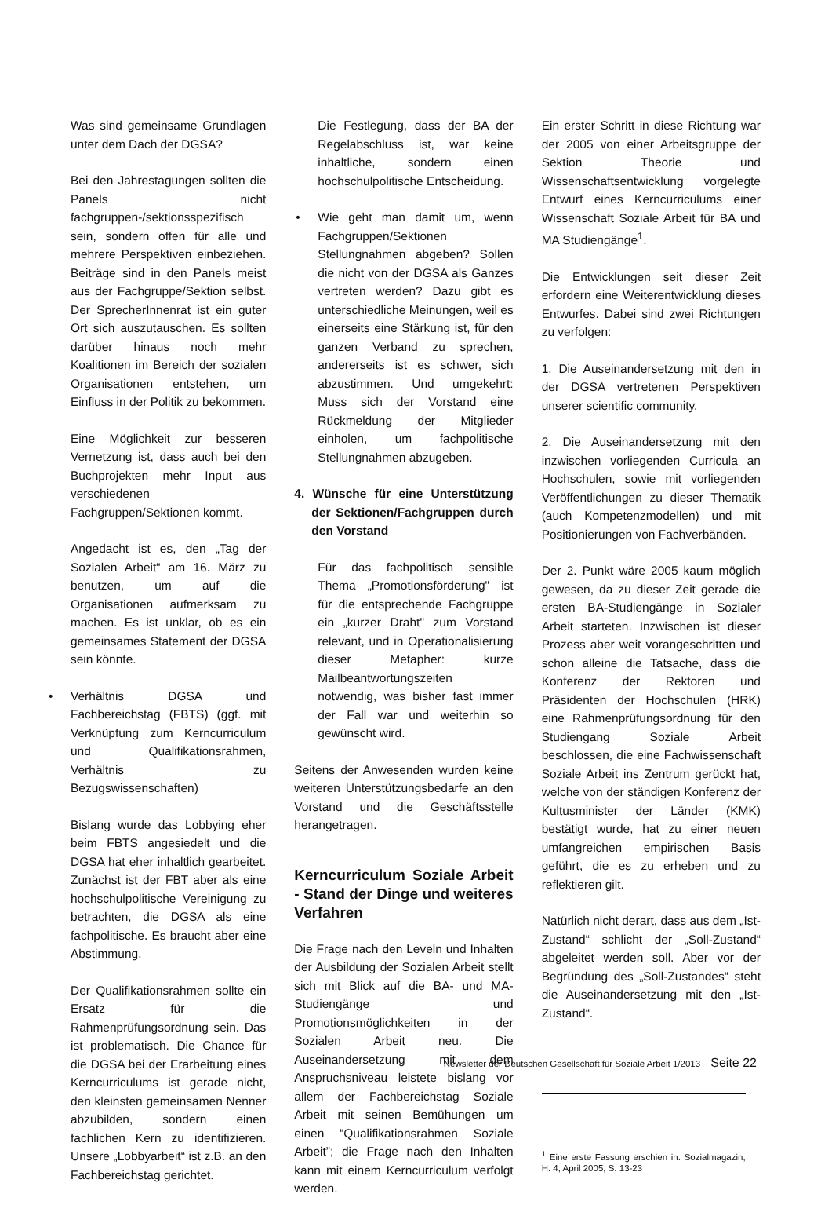Was sind gemeinsame Grundlagen unter dem Dach der DGSA?
Bei den Jahrestagungen sollten die Panels nicht fachgruppen-/sektionsspezifisch sein, sondern offen für alle und mehrere Perspektiven einbeziehen. Beiträge sind in den Panels meist aus der Fachgruppe/Sektion selbst. Der SprecherInnenrat ist ein guter Ort sich auszutauschen. Es sollten darüber hinaus noch mehr Koalitionen im Bereich der sozialen Organisationen entstehen, um Einfluss in der Politik zu bekommen.
Eine Möglichkeit zur besseren Vernetzung ist, dass auch bei den Buchprojekten mehr Input aus verschiedenen Fachgruppen/Sektionen kommt.
Angedacht ist es, den „Tag der Sozialen Arbeit“ am 16. März zu benutzen, um auf die Organisationen aufmerksam zu machen. Es ist unklar, ob es ein gemeinsames Statement der DGSA sein könnte.
• Verhältnis DGSA und Fachbereichstag (FBTS) (ggf. mit Verknüpfung zum Kerncurriculum und Qualifikationsrahmen, Verhältnis zu Bezugswissenschaften)
Bislang wurde das Lobbying eher beim FBTS angesiedelt und die DGSA hat eher inhaltlich gearbeitet. Zunächst ist der FBT aber als eine hochschulpolitische Vereinigung zu betrachten, die DGSA als eine fachpolitische. Es braucht aber eine Abstimmung.
Der Qualifikationsrahmen sollte ein Ersatz für die Rahmenprüfungsordnung sein. Das ist problematisch. Die Chance für die DGSA bei der Erarbeitung eines Kerncurriculums ist gerade nicht, den kleinsten gemeinsamen Nenner abzubilden, sondern einen fachlichen Kern zu identifizieren. Unsere „Lobbyarbeit“ ist z.B. an den Fachbereichstag gerichtet.
Die Festlegung, dass der BA der Regelabschluss ist, war keine inhaltliche, sondern einen hochschulpolitische Entscheidung.
• Wie geht man damit um, wenn Fachgruppen/Sektionen Stellungnahmen abgeben? Sollen die nicht von der DGSA als Ganzes vertreten werden? Dazu gibt es unterschiedliche Meinungen, weil es einerseits eine Stärkung ist, für den ganzen Verband zu sprechen, andererseits ist es schwer, sich abzustimmen. Und umgekehrt: Muss sich der Vorstand eine Rückmeldung der Mitglieder einholen, um fachpolitische Stellungnahmen abzugeben.
4. Wünsche für eine Unterstützung der Sektionen/Fachgruppen durch den Vorstand
Für das fachpolitisch sensible Thema „Promotionsförderung" ist für die entsprechende Fachgruppe ein „kurzer Draht" zum Vorstand relevant, und in Operationalisierung dieser Metapher: kurze Mailbeantwortungszeiten notwendig, was bisher fast immer der Fall war und weiterhin so gewünscht wird.
Seitens der Anwesenden wurden keine weiteren Unterstützungsbedarfe an den Vorstand und die Geschäftsstelle herangetragen.
Kerncurriculum Soziale Arbeit - Stand der Dinge und weiteres Verfahren
Die Frage nach den Leveln und Inhalten der Ausbildung der Sozialen Arbeit stellt sich mit Blick auf die BA- und MA-Studiengänge und Promotionsmöglichkeiten in der Sozialen Arbeit neu. Die Auseinandersetzung mit dem Anspruchsniveau leistete bislang vor allem der Fachbereichstag Soziale Arbeit mit seinen Bemühungen um einen “Qualifikationsrahmen Soziale Arbeit”; die Frage nach den Inhalten kann mit einem Kerncurriculum verfolgt werden.
Ein erster Schritt in diese Richtung war der 2005 von einer Arbeitsgruppe der Sektion Theorie und Wissenschaftsentwicklung vorgelegte Entwurf eines Kerncurriculums einer Wissenschaft Soziale Arbeit für BA und MA Studiengänge<sup>1</sup>.
Die Entwicklungen seit dieser Zeit erfordern eine Weiterentwicklung dieses Entwurfes. Dabei sind zwei Richtungen zu verfolgen:
1. Die Auseinandersetzung mit den in der DGSA vertretenen Perspektiven unserer scientific community.
2. Die Auseinandersetzung mit den inzwischen vorliegenden Curricula an Hochschulen, sowie mit vorliegenden Veröffentlichungen zu dieser Thematik (auch Kompetenzmodellen) und mit Positionierungen von Fachverbänden.
Der 2. Punkt wäre 2005 kaum möglich gewesen, da zu dieser Zeit gerade die ersten BA-Studiengänge in Sozialer Arbeit starteten. Inzwischen ist dieser Prozess aber weit vorangeschritten und schon alleine die Tatsache, dass die Konferenz der Rektoren und Präsidenten der Hochschulen (HRK) eine Rahmenprüfungsordnung für den Studiengang Soziale Arbeit beschlossen, die eine Fachwissenschaft Soziale Arbeit ins Zentrum gerückt hat, welche von der ständigen Konferenz der Kultusminister der Länder (KMK) bestätigt wurde, hat zu einer neuen umfangreichen empirischen Basis geführt, die es zu erheben und zu reflektieren gilt.
Natürlich nicht derart, dass aus dem „Ist-Zustand“ schlicht der „Soll-Zustand“ abgeleitet werden soll. Aber vor der Begründung des „Soll-Zustandes“ steht die Auseinandersetzung mit den „Ist-Zustand“.
<sup>1</sup> Eine erste Fassung erschien in: Sozialmagazin, H. 4, April 2005, S. 13-23
Newsletter der Deutschen Gesellschaft für Soziale Arbeit 1/2013 Seite 22